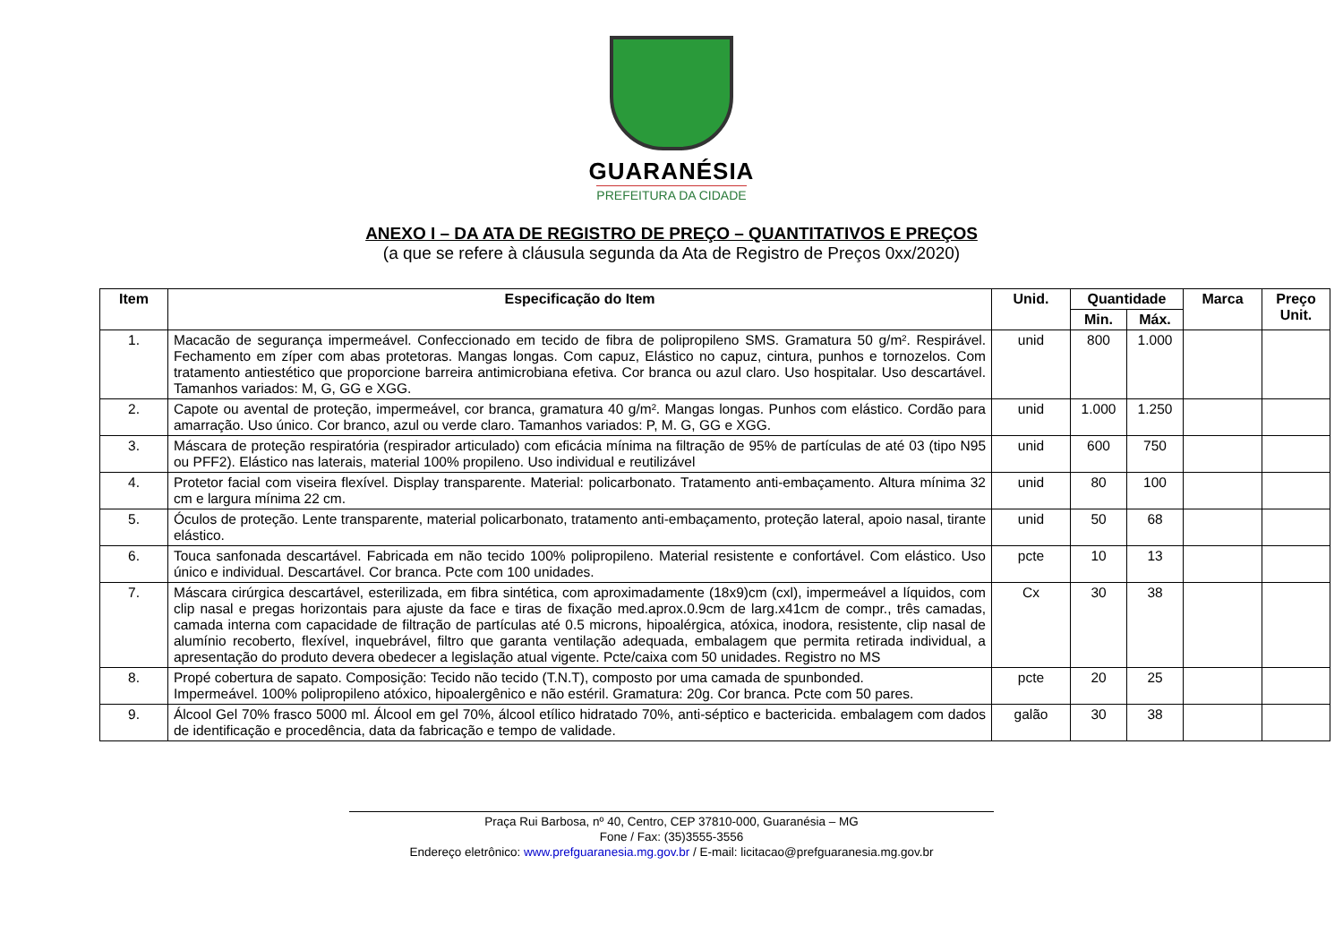GUARANÉSIA
PREFEITURA DA CIDADE
ANEXO I – DA ATA DE REGISTRO DE PREÇO – QUANTITATIVOS E PREÇOS
(a que se refere à cláusula segunda da Ata de Registro de Preços 0xx/2020)
| Item | Especificação do Item | Unid. | Quantidade | | Marca | Preço Unit. |
| --- | --- | --- | --- | --- | --- | --- |
| | | | Min. | Máx. | | |
| 1. | Macacão de segurança impermeável. Confeccionado em tecido de fibra de polipropileno SMS. Gramatura 50 g/m². Respirável. Fechamento em zíper com abas protetoras. Mangas longas. Com capuz, Elástico no capuz, cintura, punhos e tornozelos. Com tratamento antiestético que proporcione barreira antimicrobiana efetiva. Cor branca ou azul claro. Uso hospitalar. Uso descartável. Tamanhos variados: M, G, GG e XGG. | unid | 800 | 1.000 | | |
| 2. | Capote ou avental de proteção, impermeável, cor branca, gramatura 40 g/m². Mangas longas. Punhos com elástico. Cordão para amarração. Uso único. Cor branco, azul ou verde claro. Tamanhos variados: P, M. G, GG e XGG. | unid | 1.000 | 1.250 | | |
| 3. | Máscara de proteção respiratória (respirador articulado) com eficácia mínima na filtração de 95% de partículas de até 03 (tipo N95 ou PFF2). Elástico nas laterais, material 100% propileno. Uso individual e reutilizável | unid | 600 | 750 | | |
| 4. | Protetor facial com viseira flexível. Display transparente. Material: policarbonato. Tratamento anti-embaçamento. Altura mínima 32 cm e largura mínima 22 cm. | unid | 80 | 100 | | |
| 5. | Óculos de proteção. Lente transparente, material policarbonato, tratamento anti-embaçamento, proteção lateral, apoio nasal, tirante elástico. | unid | 50 | 68 | | |
| 6. | Touca sanfonada descartável. Fabricada em não tecido 100% polipropileno. Material resistente e confortável. Com elástico. Uso único e individual. Descartável. Cor branca. Pcte com 100 unidades. | pcte | 10 | 13 | | |
| 7. | Máscara cirúrgica descartável, esterilizada, em fibra sintética, com aproximadamente (18x9)cm (cxl), impermeável a líquidos, com clip nasal e pregas horizontais para ajuste da face e tiras de fixação med.aprox.0.9cm de larg.x41cm de compr., três camadas, camada interna com capacidade de filtração de partículas até 0.5 microns, hipoalérgica, atóxica, inodora, resistente, clip nasal de alumínio recoberto, flexível, inquebrável, filtro que garanta ventilação adequada, embalagem que permita retirada individual, a apresentação do produto devera obedecer a legislação atual vigente. Pcte/caixa com 50 unidades. Registro no MS | Cx | 30 | 38 | | |
| 8. | Propé cobertura de sapato. Composição: Tecido não tecido (T.N.T), composto por uma camada de spunbonded. Impermeável. 100% polipropileno atóxico, hipoalergênico e não estéril. Gramatura: 20g. Cor branca. Pcte com 50 pares. | pcte | 20 | 25 | | |
| 9. | Álcool Gel 70% frasco 5000 ml. Álcool em gel 70%, álcool etílico hidratado 70%, anti-séptico e bactericida. embalagem com dados de identificação e procedência, data da fabricação e tempo de validade. | galão | 30 | 38 | | |
Praça Rui Barbosa, nº 40, Centro, CEP 37810-000, Guaranésia – MG
Fone / Fax: (35)3555-3556
Endereço eletrônico: www.prefguaranesia.mg.gov.br / E-mail: licitacao@prefguaranesia.mg.gov.br